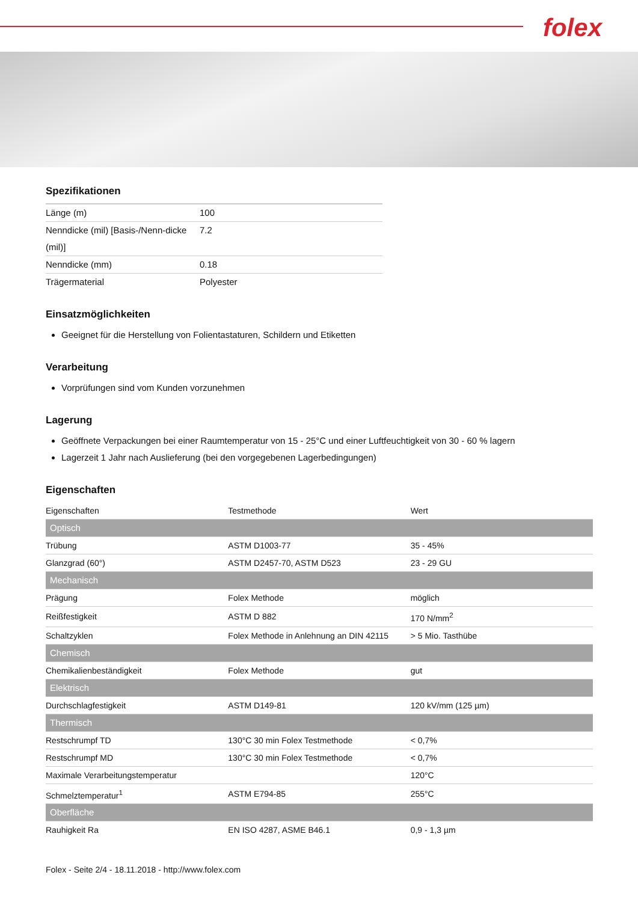folex
Spezifikationen
| Länge (m) | 100 |
| Nenndicke (mil) [Basis-/Nenn-dicke (mil)] | 7.2 |
| Nenndicke (mm) | 0.18 |
| Trägermaterial | Polyester |
Einsatzmöglichkeiten
Geeignet für die Herstellung von Folientastaturen, Schildern und Etiketten
Verarbeitung
Vorprüfungen sind vom Kunden vorzunehmen
Lagerung
Geöffnete Verpackungen bei einer Raumtemperatur von 15 - 25°C und einer Luftfeuchtigkeit von 30 - 60 % lagern
Lagerzeit 1 Jahr nach Auslieferung (bei den vorgegebenen Lagerbedingungen)
Eigenschaften
| Eigenschaften | Testmethode | Wert |
| Optisch | | |
| Trübung | ASTM D1003-77 | 35 - 45% |
| Glanzgrad (60°) | ASTM D2457-70, ASTM D523 | 23 - 29 GU |
| Mechanisch | | |
| Prägung | Folex Methode | möglich |
| Reißfestigkeit | ASTM D 882 | 170 N/mm<sup>2</sup> |
| Schaltzyklen | Folex Methode in Anlehnung an DIN 42115 | > 5 Mio. Tasthübe |
| Chemisch | | |
| Chemikalienbeständigkeit | Folex Methode | gut |
| Elektrisch | | |
| Durchschlagfestigkeit | ASTM D149-81 | 120 kV/mm (125 µm) |
| Thermisch | | |
| Restschrumpf TD | 130°C 30 min Folex Testmethode | < 0,7% |
| Restschrumpf MD | 130°C 30 min Folex Testmethode | < 0,7% |
| Maximale Verarbeitungstemperatur | | 120°C |
| Schmelztemperatur<sup>1</sup> | ASTM E794-85 | 255°C |
| Oberfläche | | |
| Rauhigkeit Ra | EN ISO 4287, ASME B46.1 | 0,9 - 1,3 µm |
Folex - Seite 2/4 - 18.11.2018 - http://www.folex.com